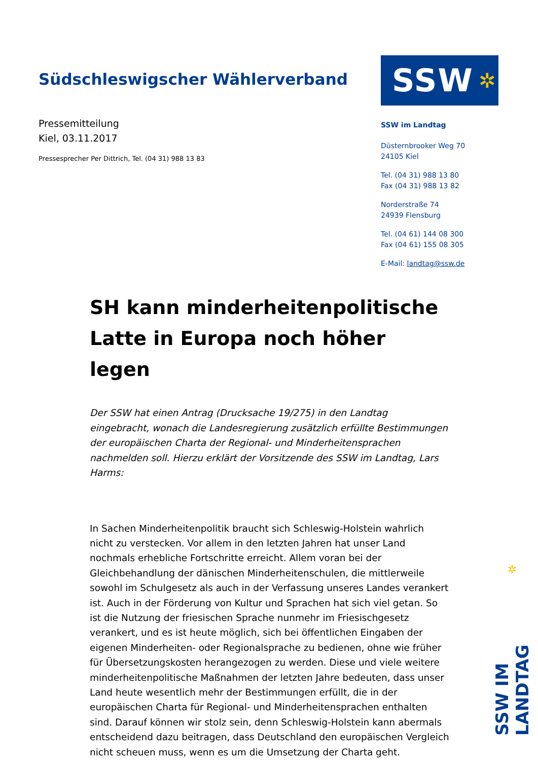Südschleswigscher Wählerverband
Pressemitteilung
Kiel, 03.11.2017
Pressesprecher Per Dittrich, Tel. (04 31) 988 13 83
SSW ✲
SSW im Landtag
Düsternbrooker Weg 70
24105 Kiel
Tel. (04 31) 988 13 80
Fax (04 31) 988 13 82
Norderstraße 74
24939 Flensburg
Tel. (04 61) 144 08 300
Fax (04 61) 155 08 305
E-Mail: landtag@ssw.de
SH kann minderheitenpolitische Latte in Europa noch höher legen
Der SSW hat einen Antrag (Drucksache 19/275) in den Landtag eingebracht, wonach die Landesregierung zusätzlich erfüllte Bestimmungen der europäischen Charta der Regional- und Minderheitensprachen nachmelden soll. Hierzu erklärt der Vorsitzende des SSW im Landtag, Lars Harms:
In Sachen Minderheitenpolitik braucht sich Schleswig-Holstein wahrlich nicht zu verstecken. Vor allem in den letzten Jahren hat unser Land nochmals erhebliche Fortschritte erreicht. Allem voran bei der Gleichbehandlung der dänischen Minderheitenschulen, die mittlerweile sowohl im Schulgesetz als auch in der Verfassung unseres Landes verankert ist. Auch in der Förderung von Kultur und Sprachen hat sich viel getan. So ist die Nutzung der friesischen Sprache nunmehr im Friesischgesetz verankert, und es ist heute möglich, sich bei öffentlichen Eingaben der eigenen Minderheiten- oder Regionalsprache zu bedienen, ohne wie früher für Übersetzungskosten herangezogen zu werden. Diese und viele weitere minderheitenpolitische Maßnahmen der letzten Jahre bedeuten, dass unser Land heute wesentlich mehr der Bestimmungen erfüllt, die in der europäischen Charta für Regional- und Minderheitensprachen enthalten sind. Darauf können wir stolz sein, denn Schleswig-Holstein kann abermals entscheidend dazu beitragen, dass Deutschland den europäischen Vergleich nicht scheuen muss, wenn es um die Umsetzung der Charta geht.
✲
SSW IM LANDTAG